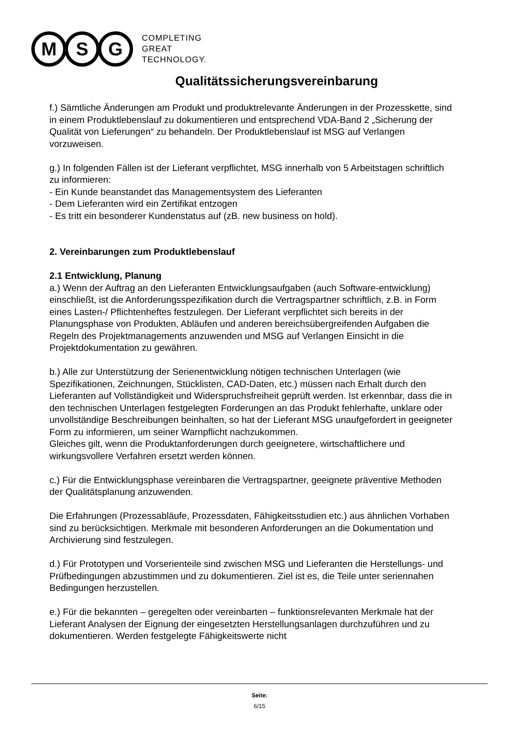M S G
COMPLETING
GREAT
TECHNOLOGY.
Qualitätssicherungsvereinbarung
f.) Sämtliche Änderungen am Produkt und produktrelevante Änderungen in der Prozesskette, sind in einem Produktlebenslauf zu dokumentieren und entsprechend VDA-Band 2 „Sicherung der Qualität von Lieferungen“ zu behandeln. Der Produktlebenslauf ist MSG auf Verlangen vorzuweisen.
g.) In folgenden Fällen ist der Lieferant verpflichtet, MSG innerhalb von 5 Arbeitstagen schriftlich zu informieren:
- Ein Kunde beanstandet das Managementsystem des Lieferanten
- Dem Lieferanten wird ein Zertifikat entzogen
- Es tritt ein besonderer Kundenstatus auf (zB. new business on hold).
2. Vereinbarungen zum Produktlebenslauf
2.1 Entwicklung, Planung
a.) Wenn der Auftrag an den Lieferanten Entwicklungsaufgaben (auch Software-entwicklung) einschließt, ist die Anforderungsspezifikation durch die Vertragspartner schriftlich, z.B. in Form eines Lasten-/ Pflichtenheftes festzulegen. Der Lieferant verpflichtet sich bereits in der Planungsphase von Produkten, Abläufen und anderen bereichsübergreifenden Aufgaben die Regeln des Projektmanagements anzuwenden und MSG auf Verlangen Einsicht in die Projektdokumentation zu gewähren.
b.) Alle zur Unterstützung der Serienentwicklung nötigen technischen Unterlagen (wie Spezifikationen, Zeichnungen, Stücklisten, CAD-Daten, etc.) müssen nach Erhalt durch den Lieferanten auf Vollständigkeit und Widerspruchsfreiheit geprüft werden. Ist erkennbar, dass die in den technischen Unterlagen festgelegten Forderungen an das Produkt fehlerhafte, unklare oder unvollständige Beschreibungen beinhalten, so hat der Lieferant MSG unaufgefordert in geeigneter Form zu informieren, um seiner Warnpflicht nachzukommen.
Gleiches gilt, wenn die Produktanforderungen durch geeignetere, wirtschaftlichere und wirkungsvollere Verfahren ersetzt werden können.
c.) Für die Entwicklungsphase vereinbaren die Vertragspartner, geeignete präventive Methoden der Qualitätsplanung anzuwenden.
Die Erfahrungen (Prozessabläufe, Prozessdaten, Fähigkeitsstudien etc.) aus ähnlichen Vorhaben sind zu berücksichtigen. Merkmale mit besonderen Anforderungen an die Dokumentation und Archivierung sind festzulegen.
d.) Für Prototypen und Vorserienteile sind zwischen MSG und Lieferanten die Herstellungs- und Prüfbedingungen abzustimmen und zu dokumentieren. Ziel ist es, die Teile unter seriennahen Bedingungen herzustellen.
e.) Für die bekannten – geregelten oder vereinbarten – funktionsrelevanten Merkmale hat der Lieferant Analysen der Eignung der eingesetzten Herstellungsanlagen durchzuführen und zu dokumentieren. Werden festgelegte Fähigkeitswerte nicht
Seite:
6/15